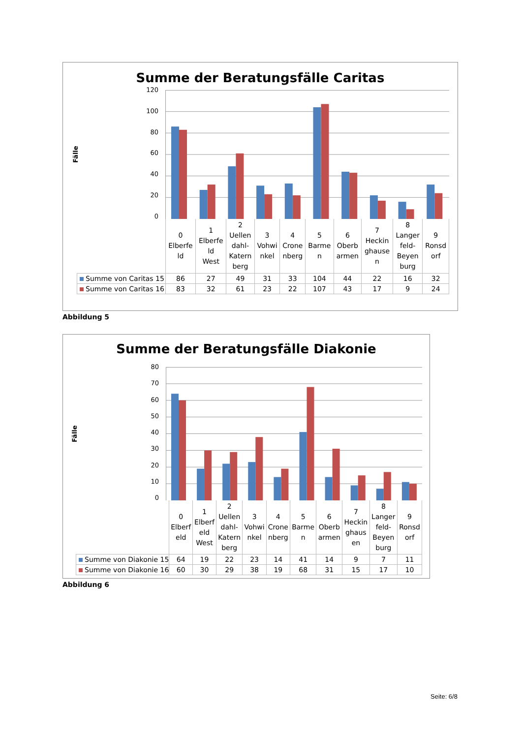Summe der Beratungsfälle Caritas
Fälle
120
100
80
60
40
20
0
| | 0 Elberfe ld | 1 Elberfe ld West | 2 Uellen dahl- Katern berg | 3 Vohwi nkel | 4 Crone nberg | 5 Barme n | 6 Oberb armen | 7 Heckin ghause n | 8 Langer feld- Beyen burg | 9 Ronsd orf |
| Summe von Caritas 15 | 86 | 27 | 49 | 31 | 33 | 104 | 44 | 22 | 16 | 32 |
| Summe von Caritas 16 | 83 | 32 | 61 | 23 | 22 | 107 | 43 | 17 | 9 | 24 |
Abbildung 5
Summe der Beratungsfälle Diakonie
Fälle
80
70
60
50
40
30
20
10
0
| | 0 Elberf eld | 1 Elberf eld West | 2 Uellen dahl- Katern berg | 3 Vohwi nkel | 4 Crone nberg | 5 Barme n | 6 Oberb armen | 7 Heckin ghaus en | 8 Langer feld- Beyen burg | 9 Ronsd orf |
| Summe von Diakonie 15 | 64 | 19 | 22 | 23 | 14 | 41 | 14 | 9 | 7 | 11 |
| Summe von Diakonie 16 | 60 | 30 | 29 | 38 | 19 | 68 | 31 | 15 | 17 | 10 |
Abbildung 6
Seite: 6/8